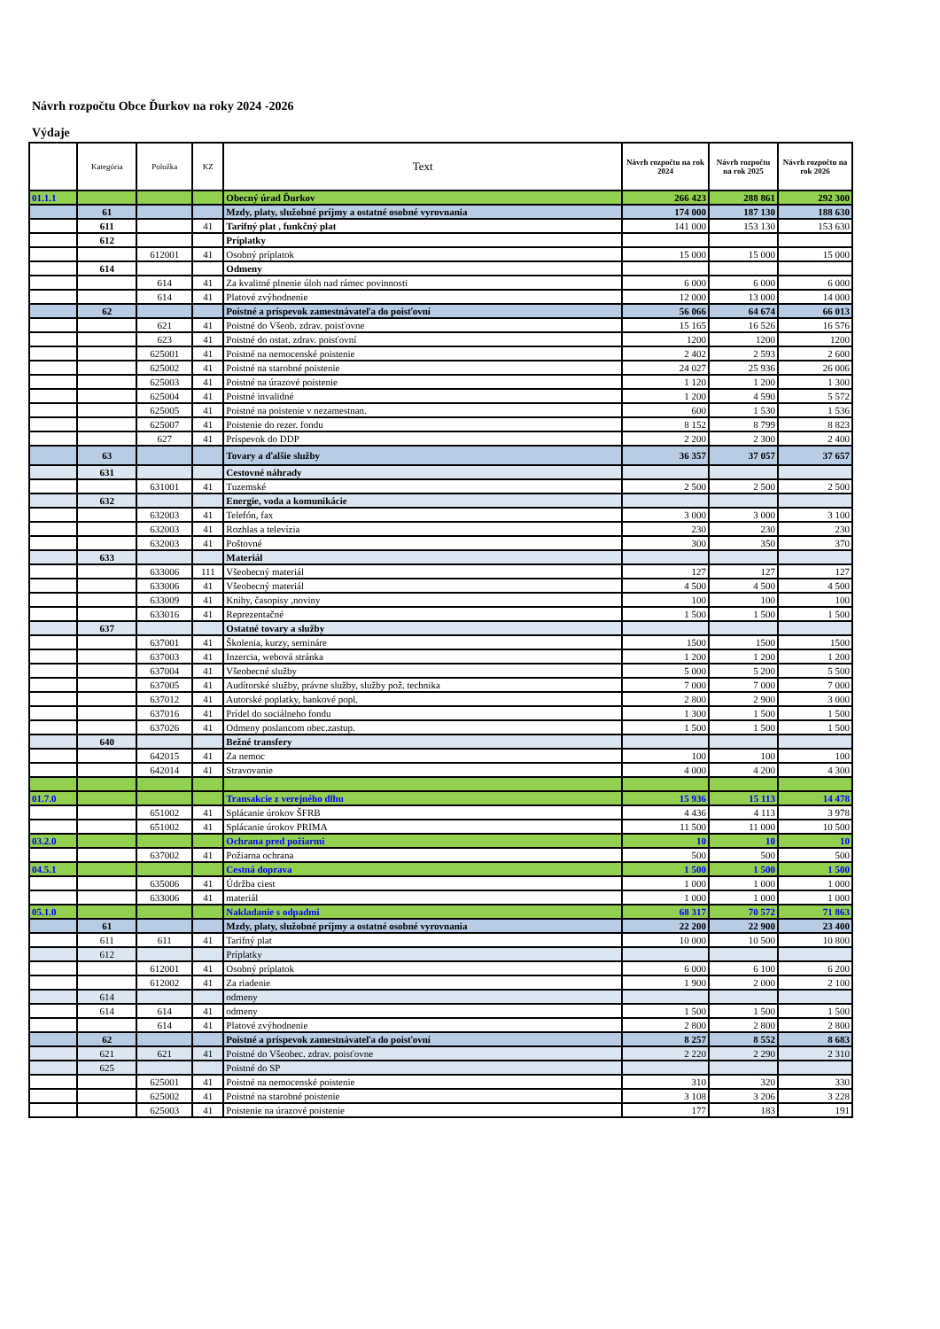Návrh rozpočtu Obce Ďurkov na roky 2024 -2026
Výdaje
| | Kategória | Položka | KZ | Text | Návrh rozpočtu na rok 2024 | Návrh rozpočtu na rok 2025 | Návrh rozpočtu na rok 2026 |
| --- | --- | --- | --- | --- | --- | --- | --- |
| 01.1.1 | | | | Obecný úrad Ďurkov | 266 423 | 288 861 | 292 300 |
| | 61 | | | Mzdy, platy, služobné príjmy a ostatné osobné vyrovnania | 174 000 | 187 130 | 188 630 |
| | 611 | | 41 | Tarifný plat , funkčný plat | 141 000 | 153 130 | 153 630 |
| | 612 | | | Príplatky | | | |
| | | 612001 | 41 | Osobný príplatok | 15 000 | 15 000 | 15 000 |
| | 614 | | | Odmeny | | | |
| | | 614 | 41 | Za kvalitné plnenie úloh nad rámec povinnosti | 6 000 | 6 000 | 6 000 |
| | | 614 | 41 | Platové zvýhodnenie | 12 000 | 13 000 | 14 000 |
| | 62 | | | Poistné a príspevok zamestnávateľa do poisťovní | 56 066 | 64 674 | 66 013 |
| | | 621 | 41 | Poistné do Všeob. zdrav. poisťovne | 15 165 | 16 526 | 16 576 |
| | | 623 | 41 | Poistné do ostat. zdrav. poisťovní | 1200 | 1200 | 1200 |
| | | 625001 | 41 | Poistné na nemocenské poistenie | 2 402 | 2 593 | 2 600 |
| | | 625002 | 41 | Poistné na starobné poistenie | 24 027 | 25 936 | 26 006 |
| | | 625003 | 41 | Poistné na úrazové poistenie | 1 120 | 1 200 | 1 300 |
| | | 625004 | 41 | Poistné invalidné | 1 200 | 4 590 | 5 572 |
| | | 625005 | 41 | Poistné na poistenie v nezamestnan. | 600 | 1 530 | 1 536 |
| | | 625007 | 41 | Poistenie do rezer. fondu | 8 152 | 8 799 | 8 823 |
| | | 627 | 41 | Príspevok do DDP | 2 200 | 2 300 | 2 400 |
| | 63 | | | Tovary a ďalšie služby | 36 357 | 37 057 | 37 657 |
| | 631 | | | Cestovné náhrady | | | |
| | | 631001 | 41 | Tuzemské | 2 500 | 2 500 | 2 500 |
| | 632 | | | Energie, voda a komunikácie | | | |
| | | 632003 | 41 | Telefón, fax | 3 000 | 3 000 | 3 100 |
| | | 632003 | 41 | Rozhlas a televízia | 230 | 230 | 230 |
| | | 632003 | 41 | Poštovné | 300 | 350 | 370 |
| | 633 | | | Materiál | | | |
| | | 633006 | 111 | Všeobecný materiál | 127 | 127 | 127 |
| | | 633006 | 41 | Všeobecný materiál | 4 500 | 4 500 | 4 500 |
| | | 633009 | 41 | Knihy, časopisy ,noviny | 100 | 100 | 100 |
| | | 633016 | 41 | Reprezentačné | 1 500 | 1 500 | 1 500 |
| | 637 | | | Ostatné tovary a služby | | | |
| | | 637001 | 41 | Školenia, kurzy, semináre | 1500 | 1500 | 1500 |
| | | 637003 | 41 | Inzercia, webová stránka | 1 200 | 1 200 | 1 200 |
| | | 637004 | 41 | Všeobecné služby | 5 000 | 5 200 | 5 500 |
| | | 637005 | 41 | Audítorské služby, právne služby, služby pož. technika | 7 000 | 7 000 | 7 000 |
| | | 637012 | 41 | Autorské poplatky, bankové popl. | 2 800 | 2 900 | 3 000 |
| | | 637016 | 41 | Prídel do sociálneho fondu | 1 300 | 1 500 | 1 500 |
| | | 637026 | 41 | Odmeny poslancom obec.zastup. | 1 500 | 1 500 | 1 500 |
| | 640 | | | Bežné transfery | | | |
| | | 642015 | 41 | Za nemoc | 100 | 100 | 100 |
| | | 642014 | 41 | Stravovanie | 4 000 | 4 200 | 4 300 |
| 01.7.0 | | | | Transakcie z verejného dlhu | 15 936 | 15 113 | 14 478 |
| | | 651002 | 41 | Splácanie úrokov ŠFRB | 4 436 | 4 113 | 3 978 |
| | | 651002 | 41 | Splácanie úrokov PRIMA | 11 500 | 11 000 | 10 500 |
| 03.2.0 | | | | Ochrana pred požiarmi | 10 | 10 | 10 |
| | | 637002 | 41 | Požiarna ochrana | 500 | 500 | 500 |
| 04.5.1 | | | | Cestná doprava | 1 500 | 1 500 | 1 500 |
| | | 635006 | 41 | Údržba ciest | 1 000 | 1 000 | 1 000 |
| | | 633006 | 41 | materiál | 1 000 | 1 000 | 1 000 |
| 05.1.0 | | | | Nakladanie s odpadmi | 68 317 | 70 572 | 71 863 |
| | 61 | | | Mzdy, platy, služobné príjmy a ostatné osobné vyrovnania | 22 200 | 22 900 | 23 400 |
| | 611 | 611 | 41 | Tarifný plat | 10 000 | 10 500 | 10 800 |
| | 612 | | | Príplatky | | | |
| | | 612001 | 41 | Osobný príplatok | 6 000 | 6 100 | 6 200 |
| | | 612002 | 41 | Za riadenie | 1 900 | 2 000 | 2 100 |
| | 614 | | | odmeny | | | |
| | 614 | 614 | 41 | odmeny | 1 500 | 1 500 | 1 500 |
| | | 614 | 41 | Platové zvýhodnenie | 2 800 | 2 800 | 2 800 |
| | 62 | | | Poistné a príspevok zamestnávateľa do poisťovní | 8 257 | 8 552 | 8 683 |
| | 621 | 621 | 41 | Poistné do Všeobec. zdrav. poisťovne | 2 220 | 2 290 | 2 310 |
| | 625 | | | Poistné do SP | | | |
| | | 625001 | 41 | Poistné na nemocenské poistenie | 310 | 320 | 330 |
| | | 625002 | 41 | Poistné na starobné poistenie | 3 108 | 3 206 | 3 228 |
| | | 625003 | 41 | Poistenie na úrazové poistenie | 177 | 183 | 191 |